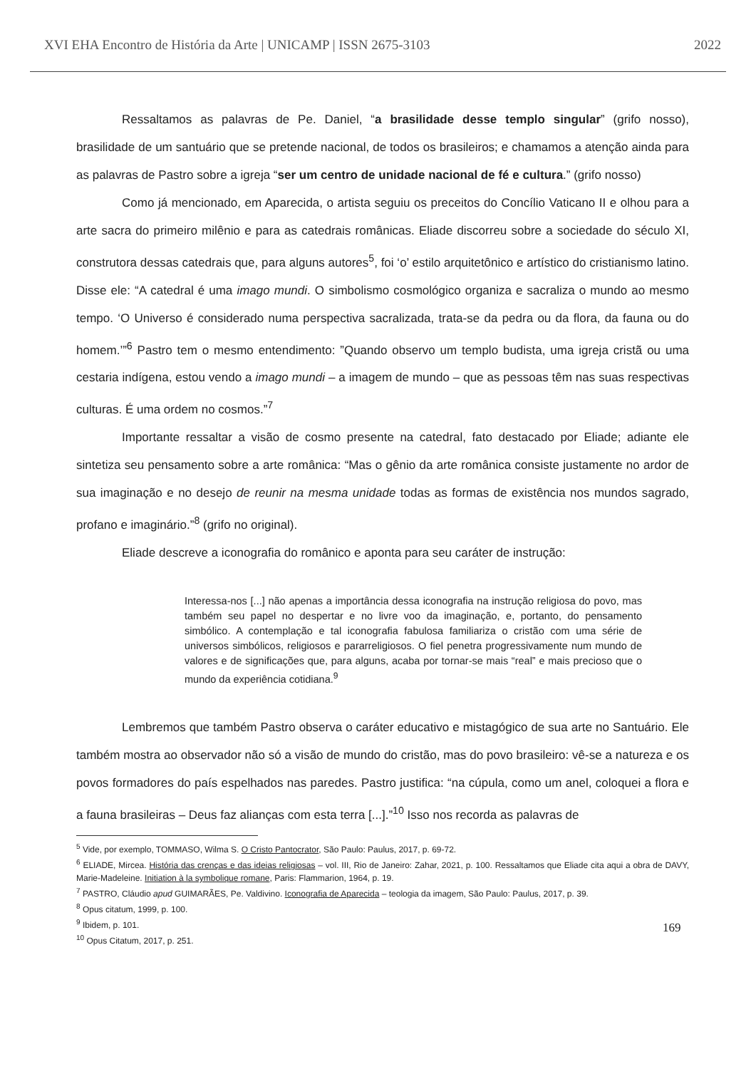XVI EHA Encontro de História da Arte | UNICAMP | ISSN 2675-3103 2022
Ressaltamos as palavras de Pe. Daniel, “a brasilidade desse templo singular” (grifo nosso), brasilidade de um santuário que se pretende nacional, de todos os brasileiros; e chamamos a atenção ainda para as palavras de Pastro sobre a igreja “ser um centro de unidade nacional de fé e cultura.” (grifo nosso)
Como já mencionado, em Aparecida, o artista seguiu os preceitos do Concílio Vaticano II e olhou para a arte sacra do primeiro milênio e para as catedrais românicas. Eliade discorreu sobre a sociedade do século XI, construtora dessas catedrais que, para alguns autores<sup>5</sup>, foi ‘o’ estilo arquitetônico e artístico do cristianismo latino. Disse ele: “A catedral é uma imago mundi. O simbolismo cosmológico organiza e sacraliza o mundo ao mesmo tempo. ‘O Universo é considerado numa perspectiva sacralizada, trata-se da pedra ou da flora, da fauna ou do homem.’”<sup>6</sup> Pastro tem o mesmo entendimento: ”Quando observo um templo budista, uma igreja cristã ou uma cestaria indígena, estou vendo a imago mundi – a imagem de mundo – que as pessoas têm nas suas respectivas culturas. É uma ordem no cosmos.”<sup>7</sup>
Importante ressaltar a visão de cosmo presente na catedral, fato destacado por Eliade; adiante ele sintetiza seu pensamento sobre a arte românica: “Mas o gênio da arte românica consiste justamente no ardor de sua imaginação e no desejo de reunir na mesma unidade todas as formas de existência nos mundos sagrado, profano e imaginário.”<sup>8</sup> (grifo no original).
Eliade descreve a iconografia do românico e aponta para seu caráter de instrução:
Interessa-nos [...] não apenas a importância dessa iconografia na instrução religiosa do povo, mas também seu papel no despertar e no livre voo da imaginação, e, portanto, do pensamento simbólico. A contemplação e tal iconografia fabulosa familiariza o cristão com uma série de universos simbólicos, religiosos e pararreligiosos. O fiel penetra progressivamente num mundo de valores e de significações que, para alguns, acaba por tornar-se mais “real” e mais precioso que o mundo da experiência cotidiana.<sup>9</sup>
Lembremos que também Pastro observa o caráter educativo e mistagógico de sua arte no Santuário. Ele também mostra ao observador não só a visão de mundo do cristão, mas do povo brasileiro: vê-se a natureza e os povos formadores do país espelhados nas paredes. Pastro justifica: “na cúpula, como um anel, coloquei a flora e a fauna brasileiras – Deus faz alianças com esta terra [...].”<sup>10</sup> Isso nos recorda as palavras de
<sup>5</sup> Vide, por exemplo, TOMMASO, Wilma S. O Cristo Pantocrator, São Paulo: Paulus, 2017, p. 69-72.
<sup>6</sup> ELIADE, Mircea. História das crenças e das ideias religiosas – vol. III, Rio de Janeiro: Zahar, 2021, p. 100. Ressaltamos que Eliade cita aqui a obra de DAVY, Marie-Madeleine. Initiation à la symbolique romane, Paris: Flammarion, 1964, p. 19.
<sup>7</sup> PASTRO, Cláudio apud GUIMARÃES, Pe. Valdivino. Iconografia de Aparecida – teologia da imagem, São Paulo: Paulus, 2017, p. 39.
<sup>8</sup> Opus citatum, 1999, p. 100.
<sup>9</sup> Ibidem, p. 101.
<sup>10</sup> Opus Citatum, 2017, p. 251.
169